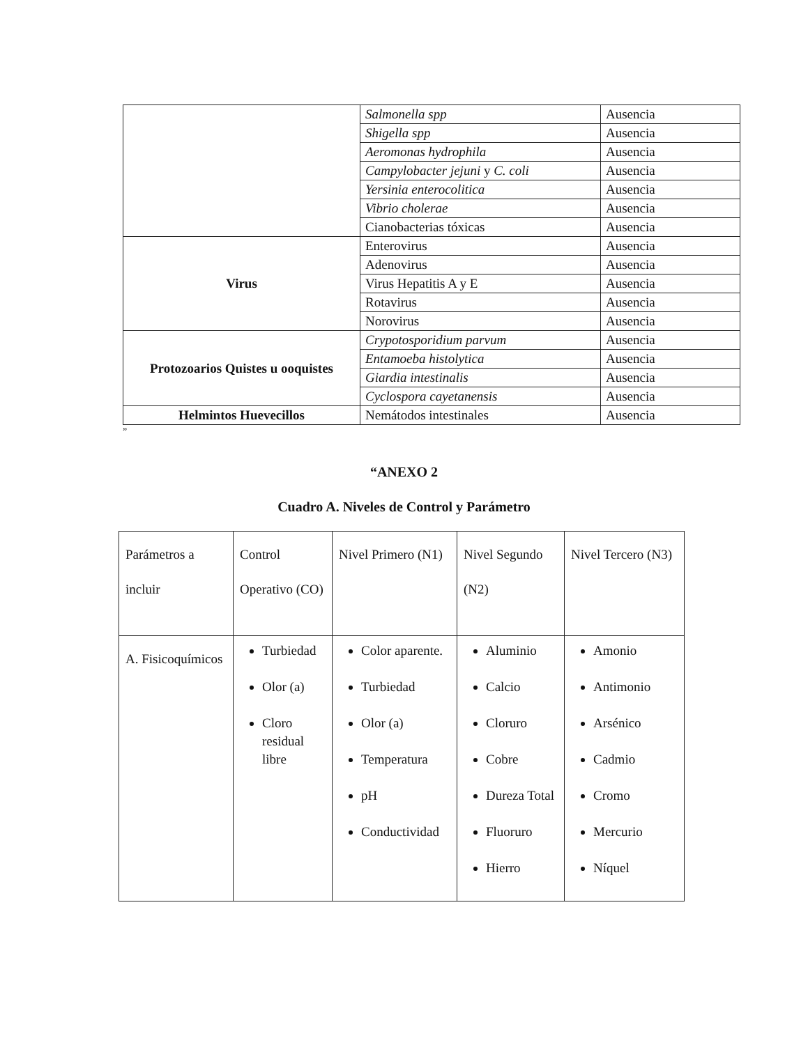| | Salmonella spp | Ausencia |
| | Shigella spp | Ausencia |
| | Aeromonas hydrophila | Ausencia |
| | Campylobacter jejuni y C. coli | Ausencia |
| | Yersinia enterocolitica | Ausencia |
| | Vibrio cholerae | Ausencia |
| | Cianobacterias tóxicas | Ausencia |
| Virus | Enterovirus | Ausencia |
| | Adenovirus | Ausencia |
| | Virus Hepatitis A y E | Ausencia |
| | Rotavirus | Ausencia |
| | Norovirus | Ausencia |
| Protozoarios Quistes u ooquistes | Crypotosporidium parvum | Ausencia |
| | Entamoeba histolytica | Ausencia |
| | Giardia intestinalis | Ausencia |
| | Cyclospora cayetanensis | Ausencia |
| Helmintos Huevecillos | Nemátodos intestinales | Ausencia |
”
“ANEXO 2
Cuadro A. Niveles de Control y Parámetro
| Parámetros a incluir | Control Operativo (CO) | Nivel Primero (N1) | Nivel Segundo (N2) | Nivel Tercero (N3) |
| A. Fisicoquímicos | Turbiedad Olor (a) Cloro residual libre | Color aparente. Turbiedad Olor (a) Temperatura pH Conductividad | Aluminio Calcio Cloruro Cobre Dureza Total Fluoruro Hierro | Amonio Antimonio Arsénico Cadmio Cromo Mercurio Níquel |